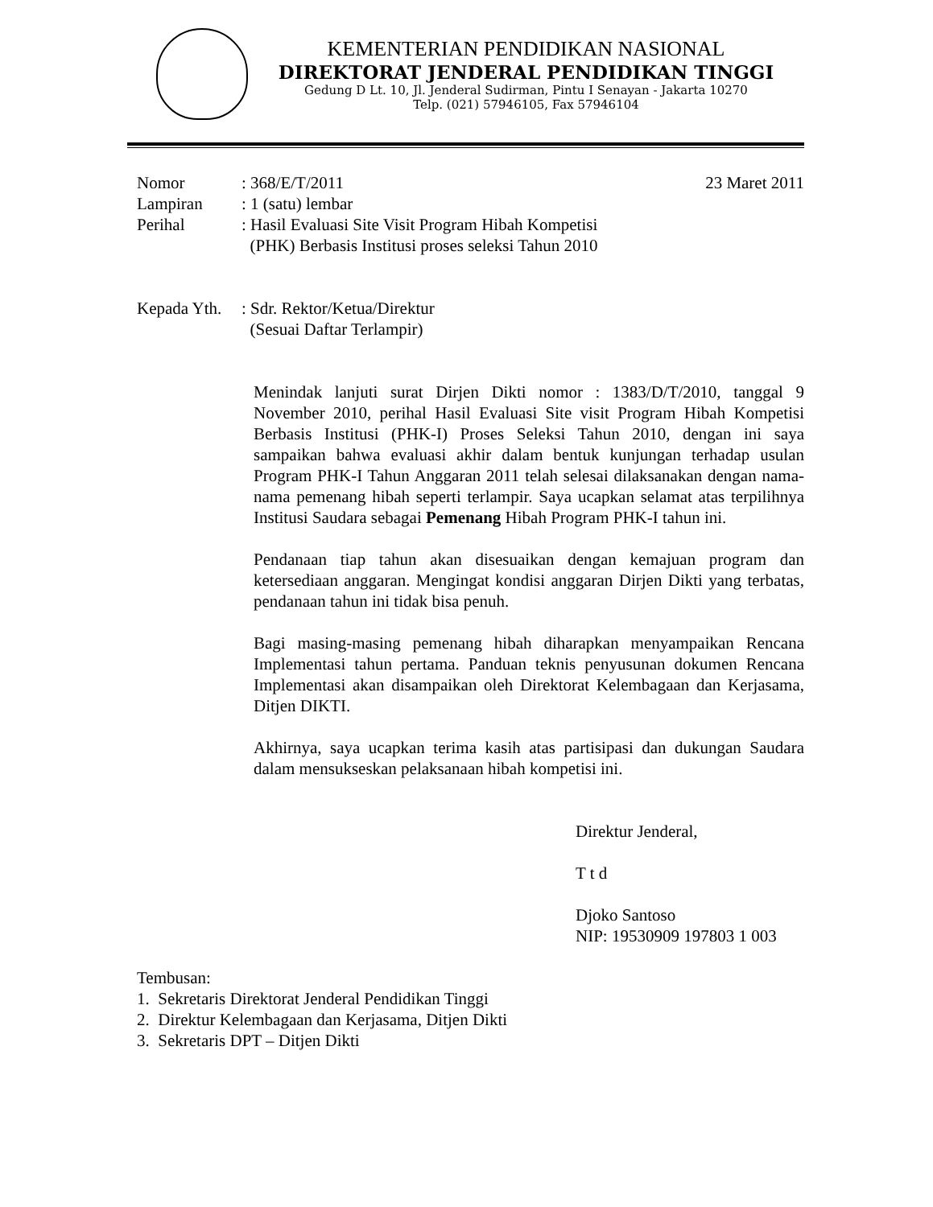KEMENTERIAN PENDIDIKAN NASIONAL
DIREKTORAT JENDERAL PENDIDIKAN TINGGI
Gedung D Lt. 10, Jl. Jenderal Sudirman, Pintu I Senayan - Jakarta 10270
Telp. (021) 57946105, Fax 57946104
| Nomor | : 368/E/T/2011 | 23 Maret 2011 |
| Lampiran | : 1 (satu) lembar | |
| Perihal | : Hasil Evaluasi Site Visit Program Hibah Kompetisi (PHK) Berbasis Institusi proses seleksi Tahun 2010 | |
| Kepada Yth. | : Sdr. Rektor/Ketua/Direktur (Sesuai Daftar Terlampir) |
Menindak lanjuti surat Dirjen Dikti nomor : 1383/D/T/2010, tanggal 9 November 2010, perihal Hasil Evaluasi Site visit Program Hibah Kompetisi Berbasis Institusi (PHK-I) Proses Seleksi Tahun 2010, dengan ini saya sampaikan bahwa evaluasi akhir dalam bentuk kunjungan terhadap usulan Program PHK-I Tahun Anggaran 2011 telah selesai dilaksanakan dengan nama-nama pemenang hibah seperti terlampir. Saya ucapkan selamat atas terpilihnya Institusi Saudara sebagai Pemenang Hibah Program PHK-I tahun ini.
Pendanaan tiap tahun akan disesuaikan dengan kemajuan program dan ketersediaan anggaran. Mengingat kondisi anggaran Dirjen Dikti yang terbatas, pendanaan tahun ini tidak bisa penuh.
Bagi masing-masing pemenang hibah diharapkan menyampaikan Rencana Implementasi tahun pertama. Panduan teknis penyusunan dokumen Rencana Implementasi akan disampaikan oleh Direktorat Kelembagaan dan Kerjasama, Ditjen DIKTI.
Akhirnya, saya ucapkan terima kasih atas partisipasi dan dukungan Saudara dalam mensukseskan pelaksanaan hibah kompetisi ini.
Direktur Jenderal,
T t d
Djoko Santoso
NIP: 19530909 197803 1 003
Tembusan:
1. Sekretaris Direktorat Jenderal Pendidikan Tinggi
2. Direktur Kelembagaan dan Kerjasama, Ditjen Dikti
3. Sekretaris DPT – Ditjen Dikti